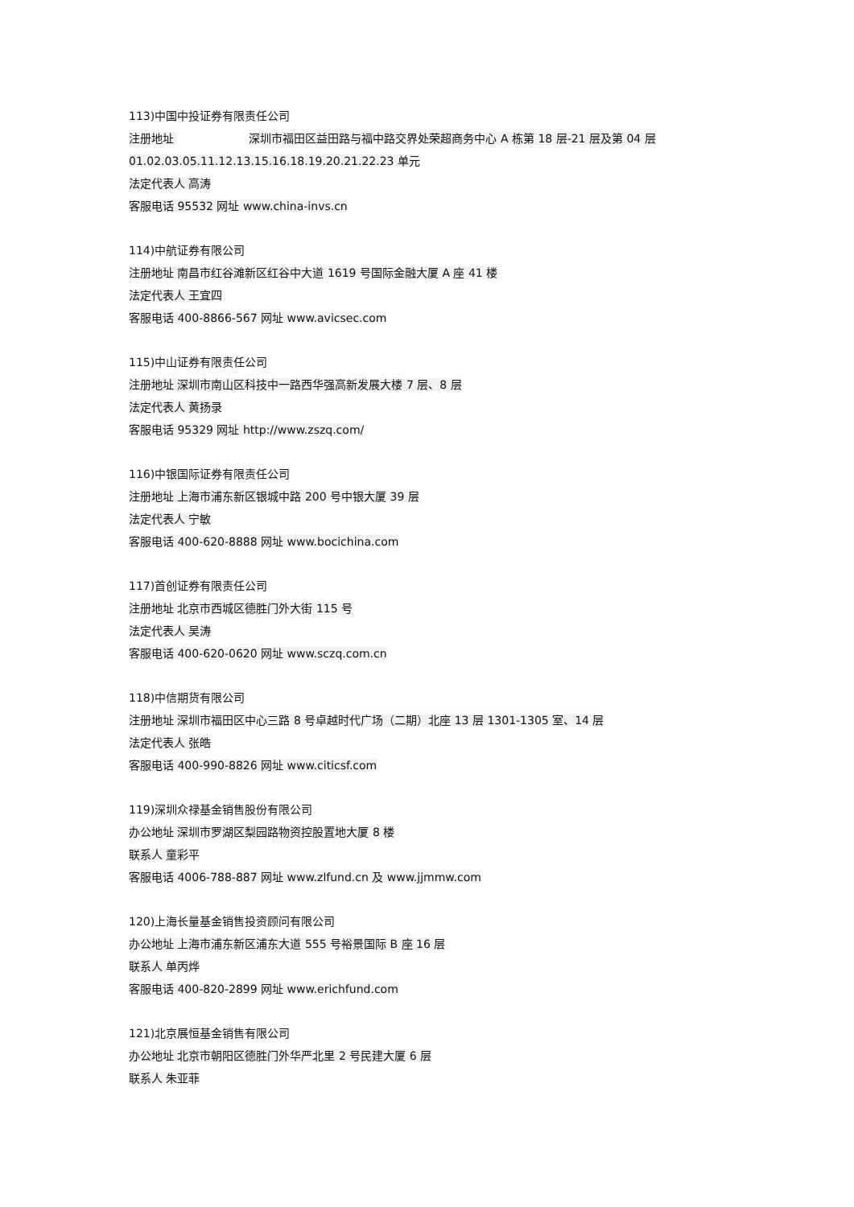113)中国中投证券有限责任公司
注册地址 深圳市福田区益田路与福中路交界处荣超商务中心 A 栋第 18 层-21 层及第 04 层 01.02.03.05.11.12.13.15.16.18.19.20.21.22.23 单元
法定代表人 高涛
客服电话 95532 网址 www.china-invs.cn
114)中航证券有限公司
注册地址 南昌市红谷滩新区红谷中大道 1619 号国际金融大厦 A 座 41 楼
法定代表人 王宜四
客服电话 400-8866-567 网址 www.avicsec.com
115)中山证券有限责任公司
注册地址 深圳市南山区科技中一路西华强高新发展大楼 7 层、8 层
法定代表人 黄扬录
客服电话 95329 网址 http://www.zszq.com/
116)中银国际证券有限责任公司
注册地址 上海市浦东新区银城中路 200 号中银大厦 39 层
法定代表人 宁敏
客服电话 400-620-8888 网址 www.bocichina.com
117)首创证券有限责任公司
注册地址 北京市西城区德胜门外大街 115 号
法定代表人 吴涛
客服电话 400-620-0620 网址 www.sczq.com.cn
118)中信期货有限公司
注册地址 深圳市福田区中心三路 8 号卓越时代广场（二期）北座 13 层 1301-1305 室、14 层
法定代表人 张皓
客服电话 400-990-8826 网址 www.citicsf.com
119)深圳众禄基金销售股份有限公司
办公地址 深圳市罗湖区梨园路物资控股置地大厦 8 楼
联系人 童彩平
客服电话 4006-788-887 网址 www.zlfund.cn 及 www.jjmmw.com
120)上海长量基金销售投资顾问有限公司
办公地址 上海市浦东新区浦东大道 555 号裕景国际 B 座 16 层
联系人 单丙烨
客服电话 400-820-2899 网址 www.erichfund.com
121)北京展恒基金销售有限公司
办公地址 北京市朝阳区德胜门外华严北里 2 号民建大厦 6 层
联系人 朱亚菲